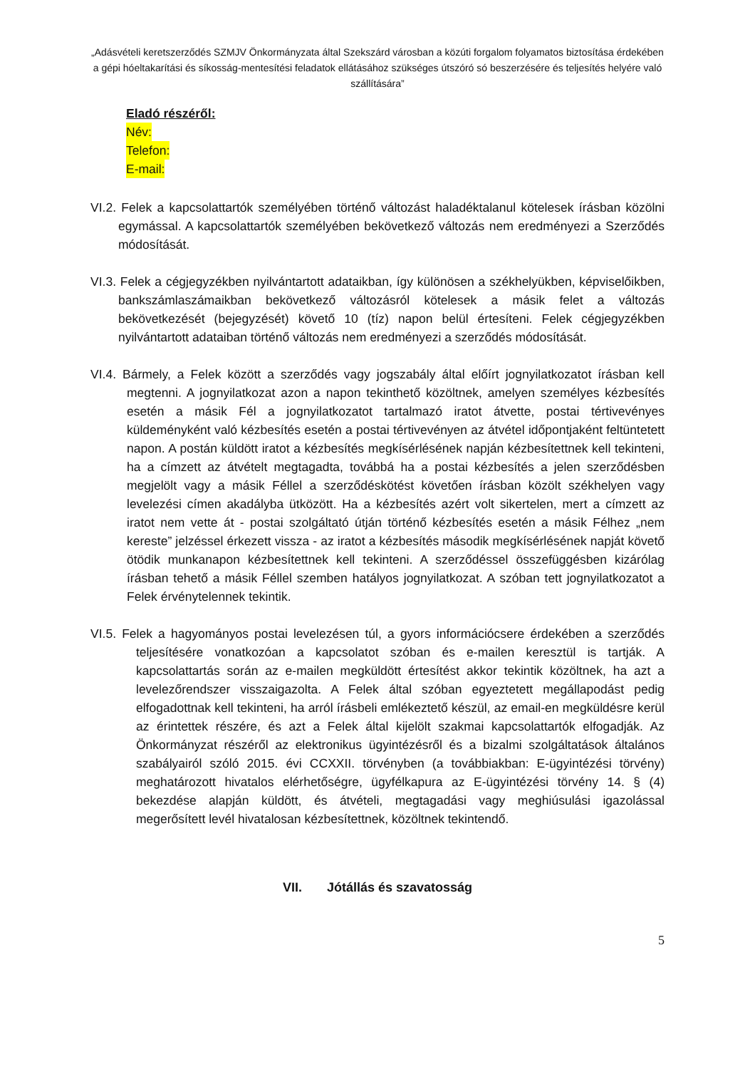„Adásvételi keretszerződés SZMJV Önkormányzata által Szekszárd városban a közúti forgalom folyamatos biztosítása érdekében a gépi hóeltakarítási és síkosság-mentesítési feladatok ellátásához szükséges útszóró só beszerzésére és teljesítés helyére való szállítására”
Eladó részéről:
Név:
Telefon:
E-mail:
VI.2. Felek a kapcsolattartók személyében történő változást haladéktalanul kötelesek írásban közölni egymással. A kapcsolattartók személyében bekövetkező változás nem eredményezi a Szerződés módosítását.
VI.3. Felek a cégjegyzékben nyilvántartott adataikban, így különösen a székhelyükben, képviselőikben, bankszámlaszámaikban bekövetkező változásról kötelesek a másik felet a változás bekövetkezését (bejegyzését) követő 10 (tíz) napon belül értesíteni. Felek cégjegyzékben nyilvántartott adataiban történő változás nem eredményezi a szerződés módosítását.
VI.4. Bármely, a Felek között a szerződés vagy jogszabály által előírt jognyilatkozatot írásban kell megtenni. A jognyilatkozat azon a napon tekinthető közöltnek, amelyen személyes kézbesítés esetén a másik Fél a jognyilatkozatot tartalmazó iratot átvette, postai tértivevényes küldeményként való kézbesítés esetén a postai tértivevényen az átvétel időpontjaként feltüntetett napon. A postán küldött iratot a kézbesítés megkísérlésének napján kézbesítettnek kell tekinteni, ha a címzett az átvételt megtagadta, továbbá ha a postai kézbesítés a jelen szerződésben megjelölt vagy a másik Féllel a szerződéskötést követően írásban közölt székhelyen vagy levelezési címen akadályba ütközött. Ha a kézbesítés azért volt sikertelen, mert a címzett az iratot nem vette át - postai szolgáltató útján történő kézbesítés esetén a másik Félhez „nem kereste” jelzéssel érkezett vissza - az iratot a kézbesítés második megkísérlésének napját követő ötödik munkanapon kézbesítettnek kell tekinteni. A szerződéssel összefüggésben kizárólag írásban tehető a másik Féllel szemben hatályos jognyilatkozat. A szóban tett jognyilatkozatot a Felek érvénytelennek tekintik.
VI.5. Felek a hagyományos postai levelezésen túl, a gyors információcsere érdekében a szerződés teljesítésére vonatkozóan a kapcsolatot szóban és e-mailen keresztül is tartják. A kapcsolattartás során az e-mailen megküldött értesítést akkor tekintik közöltnek, ha azt a levelezőrendszer visszaigazolta. A Felek által szóban egyeztetett megállapodást pedig elfogadottnak kell tekinteni, ha arról írásbeli emlékeztető készül, az email-en megküldésre kerül az érintettek részére, és azt a Felek által kijelölt szakmai kapcsolattartók elfogadják. Az Önkormányzat részéről az elektronikus ügyintézésről és a bizalmi szolgáltatások általános szabályairól szóló 2015. évi CCXXII. törvényben (a továbbiakban: E-ügyintézési törvény) meghatározott hivatalos elérhetőségre, ügyfélkapura az E-ügyintézési törvény 14. § (4) bekezdése alapján küldött, és átvételi, megtagadási vagy meghiúsulási igazolással megerősített levél hivatalosan kézbesítettnek, közöltnek tekintendő.
VII. Jótállás és szavatosság
5